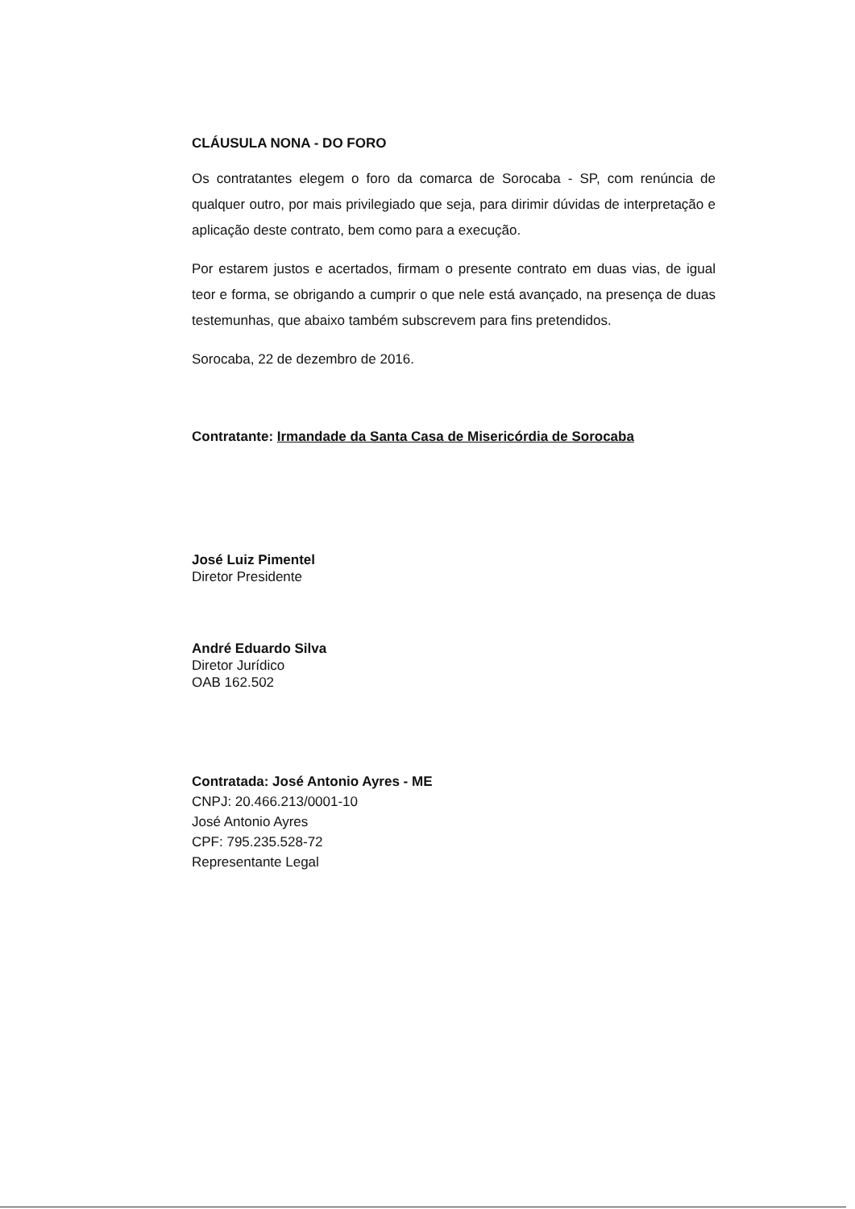CLÁUSULA NONA - DO FORO
Os contratantes elegem o foro da comarca de Sorocaba - SP, com renúncia de qualquer outro, por mais privilegiado que seja, para dirimir dúvidas de interpretação e aplicação deste contrato, bem como para a execução.
Por estarem justos e acertados, firmam o presente contrato em duas vias, de igual teor e forma, se obrigando a cumprir o que nele está avançado, na presença de duas testemunhas, que abaixo também subscrevem para fins pretendidos.
Sorocaba, 22 de dezembro de 2016.
Contratante: Irmandade da Santa Casa de Misericórdia de Sorocaba
José Luiz Pimentel
Diretor Presidente
André Eduardo Silva
Diretor Jurídico
OAB 162.502
Contratada: José Antonio Ayres - ME
CNPJ: 20.466.213/0001-10
José Antonio Ayres
CPF: 795.235.528-72
Representante Legal